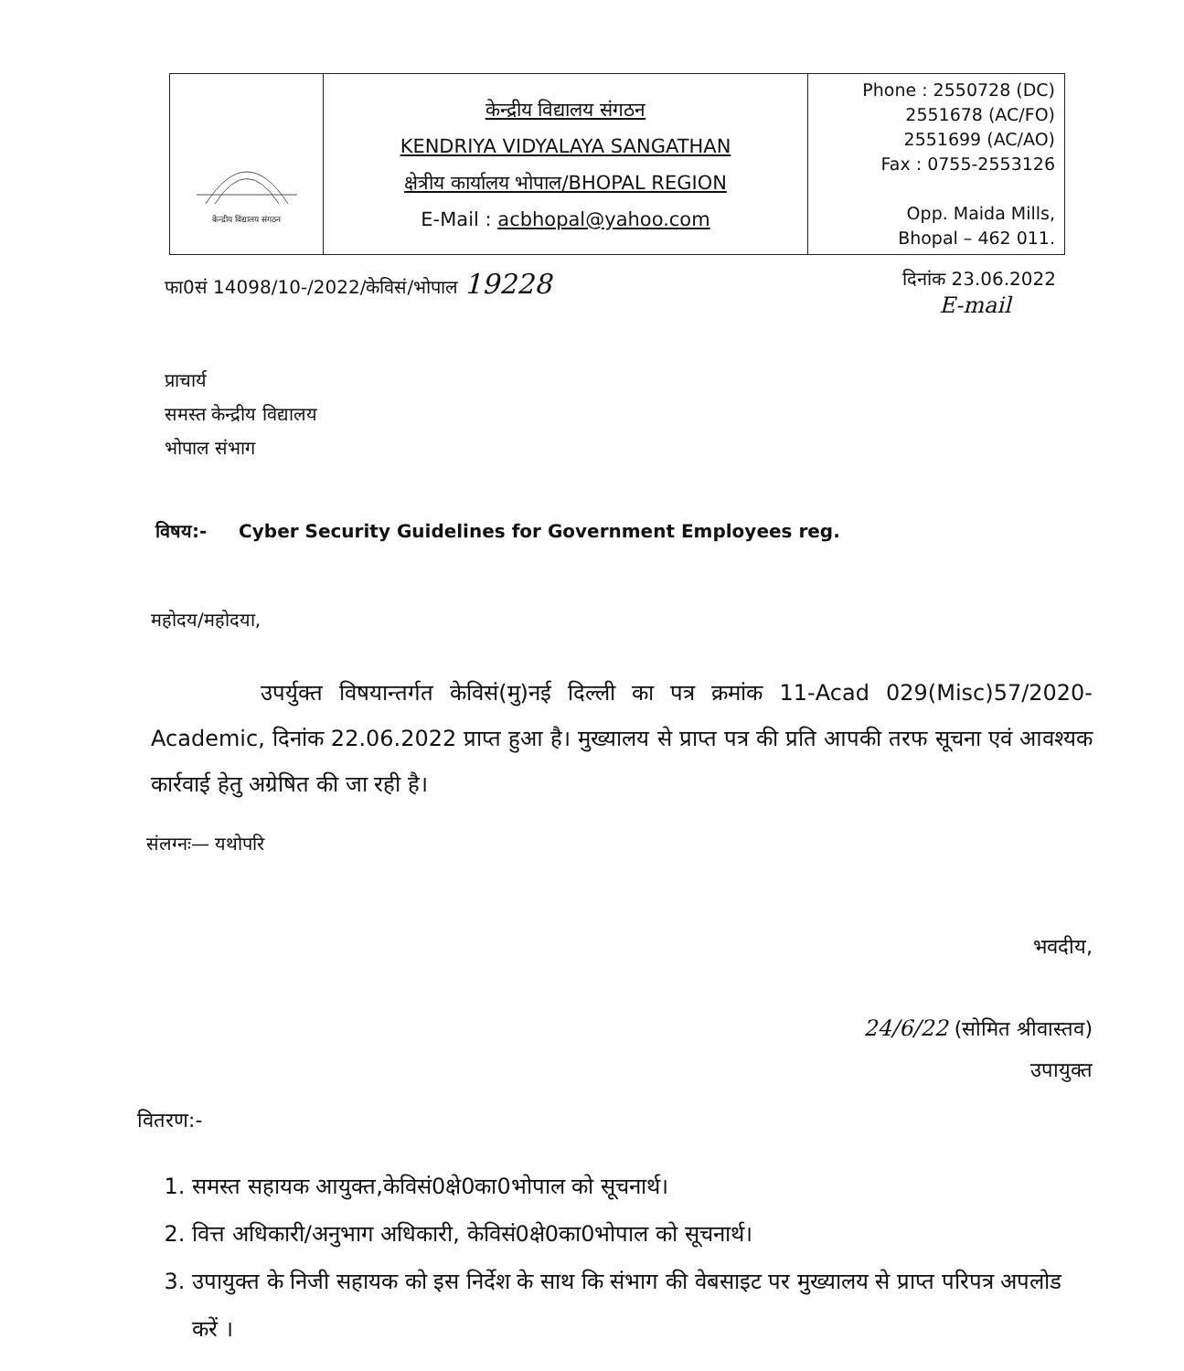| केन्द्रीय विद्यालय संगठन | केन्द्रीय विद्यालय संगठन KENDRIYA VIDYALAYA SANGATHAN क्षेत्रीय कार्यालय भोपाल/BHOPAL REGION E-Mail : acbhopal@yahoo.com | Phone : 2550728 (DC) 2551678 (AC/FO) 2551699 (AC/AO) Fax : 0755-2553126 Opp. Maida Mills, Bhopal – 462 011. |
फा0सं 14098/10-/2022/केविसं/भोपाल 19228 दिनांक 23.06.2022
E-mail
प्राचार्य
समस्त केन्द्रीय विद्यालय
भोपाल संभाग
विषय:- Cyber Security Guidelines for Government Employees reg.
महोदय/महोदया,
उपर्युक्त विषयान्तर्गत केविसं(मु)नई दिल्ली का पत्र क्रमांक 11-Acad 029(Misc)57/2020-Academic, दिनांक 22.06.2022 प्राप्त हुआ है। मुख्यालय से प्राप्त पत्र की प्रति आपकी तरफ सूचना एवं आवश्यक कार्रवाई हेतु अग्रेषित की जा रही है।
संलग्नः— यथोपरि
भवदीय,
24/6/22 (सोमित श्रीवास्तव)
उपायुक्त
वितरण:-
1. समस्त सहायक आयुक्त,केविसं0क्षे0का0भोपाल को सूचनार्थ।
2. वित्त अधिकारी/अनुभाग अधिकारी, केविसं0क्षे0का0भोपाल को सूचनार्थ।
3. उपायुक्त के निजी सहायक को इस निर्देश के साथ कि संभाग की वेबसाइट पर मुख्यालय से प्राप्त परिपत्र अपलोड करें ।